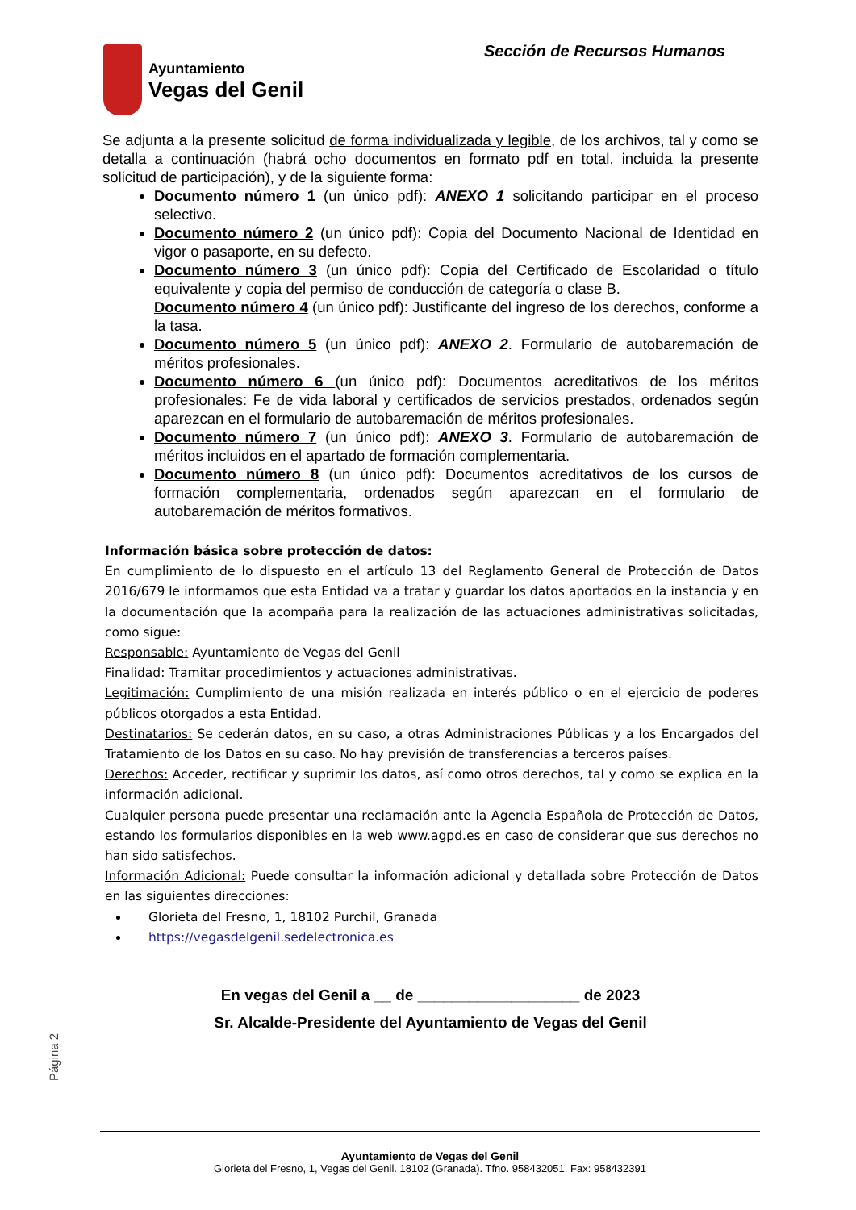Ayuntamiento
Vegas del Genil
Sección de Recursos Humanos
Se adjunta a la presente solicitud de forma individualizada y legible, de los archivos, tal y como se detalla a continuación (habrá ocho documentos en formato pdf en total, incluida la presente solicitud de participación), y de la siguiente forma:
Documento número 1 (un único pdf): ANEXO 1 solicitando participar en el proceso selectivo.
Documento número 2 (un único pdf): Copia del Documento Nacional de Identidad en vigor o pasaporte, en su defecto.
Documento número 3 (un único pdf): Copia del Certificado de Escolaridad o título equivalente y copia del permiso de conducción de categoría o clase B.
Documento número 4 (un único pdf): Justificante del ingreso de los derechos, conforme a la tasa.
Documento número 5 (un único pdf): ANEXO 2. Formulario de autobaremación de méritos profesionales.
Documento número 6 (un único pdf): Documentos acreditativos de los méritos profesionales: Fe de vida laboral y certificados de servicios prestados, ordenados según aparezcan en el formulario de autobaremación de méritos profesionales.
Documento número 7 (un único pdf): ANEXO 3. Formulario de autobaremación de méritos incluidos en el apartado de formación complementaria.
Documento número 8 (un único pdf): Documentos acreditativos de los cursos de formación complementaria, ordenados según aparezcan en el formulario de autobaremación de méritos formativos.
Información básica sobre protección de datos:
En cumplimiento de lo dispuesto en el artículo 13 del Reglamento General de Protección de Datos 2016/679 le informamos que esta Entidad va a tratar y guardar los datos aportados en la instancia y en la documentación que la acompaña para la realización de las actuaciones administrativas solicitadas, como sigue:
Responsable: Ayuntamiento de Vegas del Genil
Finalidad: Tramitar procedimientos y actuaciones administrativas.
Legitimación: Cumplimiento de una misión realizada en interés público o en el ejercicio de poderes públicos otorgados a esta Entidad.
Destinatarios: Se cederán datos, en su caso, a otras Administraciones Públicas y a los Encargados del Tratamiento de los Datos en su caso. No hay previsión de transferencias a terceros países.
Derechos: Acceder, rectificar y suprimir los datos, así como otros derechos, tal y como se explica en la información adicional.
Cualquier persona puede presentar una reclamación ante la Agencia Española de Protección de Datos, estando los formularios disponibles en la web www.agpd.es en caso de considerar que sus derechos no han sido satisfechos.
Información Adicional: Puede consultar la información adicional y detallada sobre Protección de Datos en las siguientes direcciones:
Glorieta del Fresno, 1, 18102 Purchil, Granada
https://vegasdelgenil.sedelectronica.es
En vegas del Genil a __ de ___________________ de 2023
Sr. Alcalde-Presidente del Ayuntamiento de Vegas del Genil
Página 2
Ayuntamiento de Vegas del Genil
Glorieta del Fresno, 1, Vegas del Genil. 18102 (Granada). Tfno. 958432051. Fax: 958432391